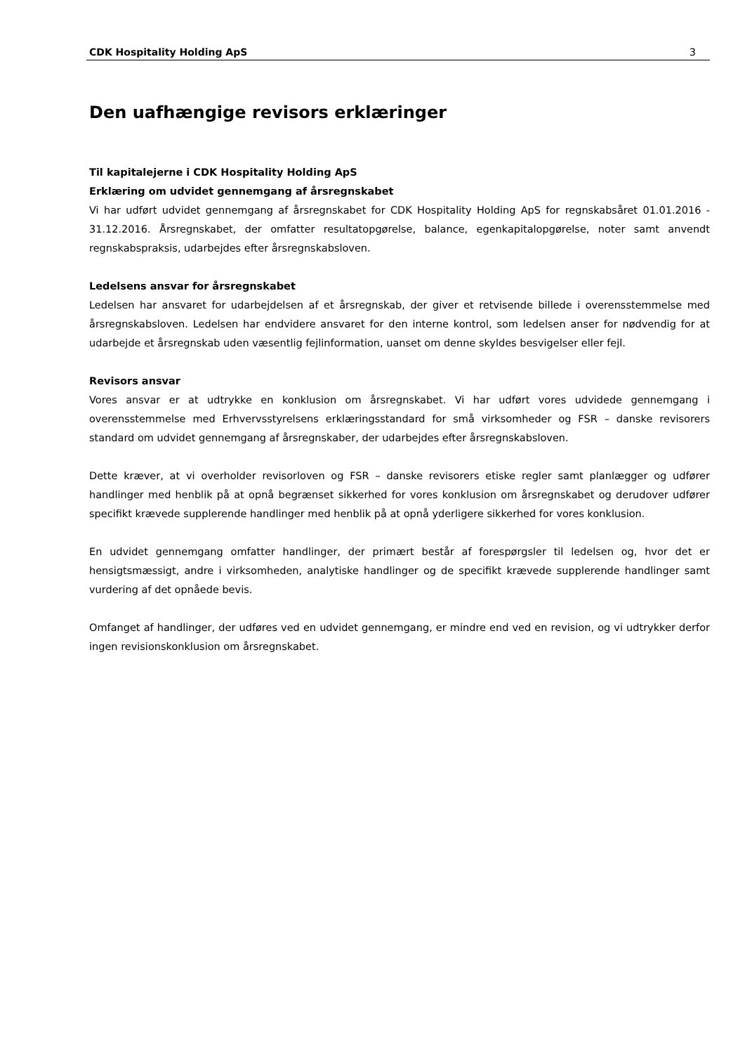CDK Hospitality Holding ApS 3
Den uafhængige revisors erklæringer
Til kapitalejerne i CDK Hospitality Holding ApS
Erklæring om udvidet gennemgang af årsregnskabet
Vi har udført udvidet gennemgang af årsregnskabet for CDK Hospitality Holding ApS for regnskabsåret 01.01.2016 - 31.12.2016. Årsregnskabet, der omfatter resultatopgørelse, balance, egenkapitalopgørelse, noter samt anvendt regnskabspraksis, udarbejdes efter årsregnskabsloven.
Ledelsens ansvar for årsregnskabet
Ledelsen har ansvaret for udarbejdelsen af et årsregnskab, der giver et retvisende billede i overensstemmelse med årsregnskabsloven. Ledelsen har endvidere ansvaret for den interne kontrol, som ledelsen anser for nødvendig for at udarbejde et årsregnskab uden væsentlig fejlinformation, uanset om denne skyldes besvigelser eller fejl.
Revisors ansvar
Vores ansvar er at udtrykke en konklusion om årsregnskabet. Vi har udført vores udvidede gennemgang i overensstemmelse med Erhvervsstyrelsens erklæringsstandard for små virksomheder og FSR – danske revisorers standard om udvidet gennemgang af årsregnskaber, der udarbejdes efter årsregnskabsloven.
Dette kræver, at vi overholder revisorloven og FSR – danske revisorers etiske regler samt planlægger og udfører handlinger med henblik på at opnå begrænset sikkerhed for vores konklusion om årsregnskabet og derudover udfører specifikt krævede supplerende handlinger med henblik på at opnå yderligere sikkerhed for vores konklusion.
En udvidet gennemgang omfatter handlinger, der primært består af forespørgsler til ledelsen og, hvor det er hensigtsmæssigt, andre i virksomheden, analytiske handlinger og de specifikt krævede supplerende handlinger samt vurdering af det opnåede bevis.
Omfanget af handlinger, der udføres ved en udvidet gennemgang, er mindre end ved en revision, og vi udtrykker derfor ingen revisionskonklusion om årsregnskabet.